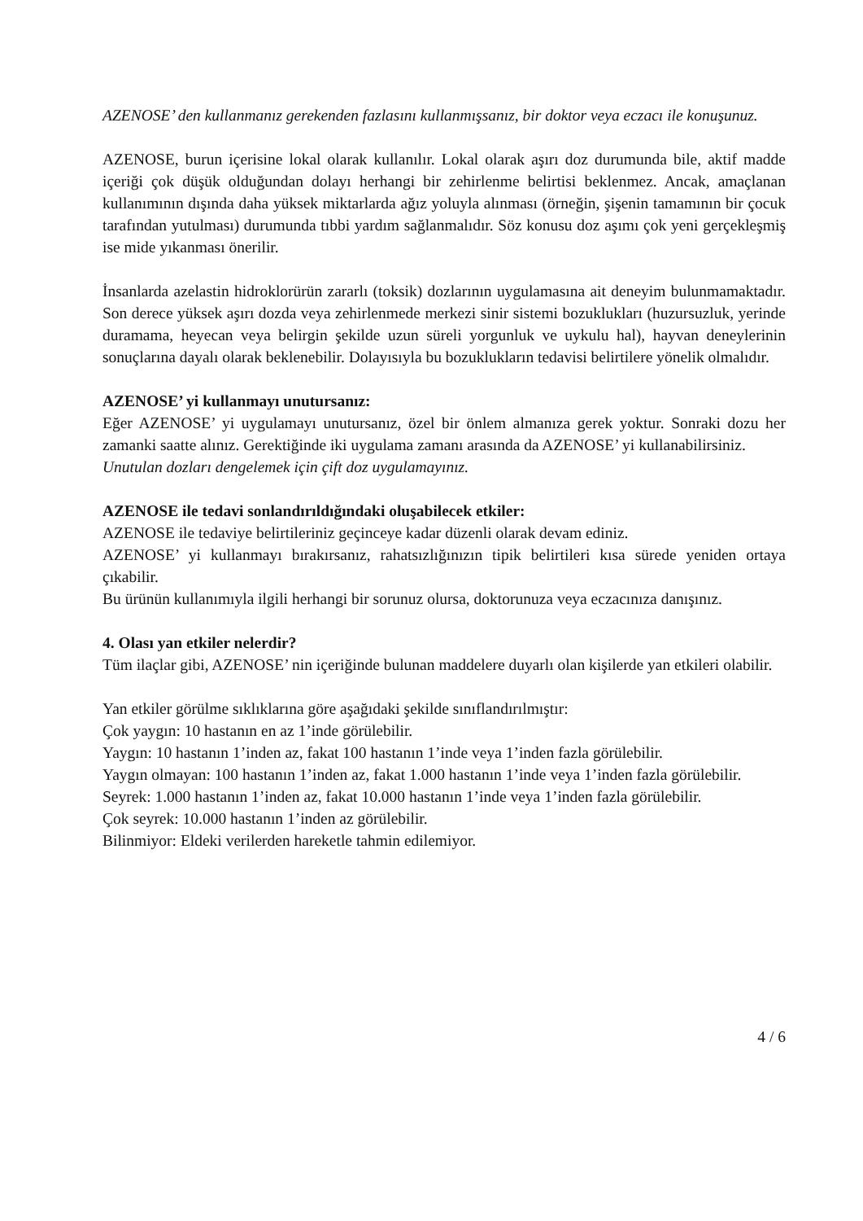AZENOSE’ den kullanmanız gerekenden fazlasını kullanmışsanız, bir doktor veya eczacı ile konuşunuz.
AZENOSE, burun içerisine lokal olarak kullanılır. Lokal olarak aşırı doz durumunda bile, aktif madde içeriği çok düşük olduğundan dolayı herhangi bir zehirlenme belirtisi beklenmez. Ancak, amaçlanan kullanımının dışında daha yüksek miktarlarda ağız yoluyla alınması (örneğin, şişenin tamamının bir çocuk tarafından yutulması) durumunda tıbbi yardım sağlanmalıdır. Söz konusu doz aşımı çok yeni gerçekleşmiş ise mide yıkanması önerilir.
İnsanlarda azelastin hidroklorürün zararlı (toksik) dozlarının uygulamasına ait deneyim bulunmamaktadır. Son derece yüksek aşırı dozda veya zehirlenmede merkezi sinir sistemi bozuklukları (huzursuzluk, yerinde duramama, heyecan veya belirgin şekilde uzun süreli yorgunluk ve uykulu hal), hayvan deneylerinin sonuçlarına dayalı olarak beklenebilir. Dolayısıyla bu bozuklukların tedavisi belirtilere yönelik olmalıdır.
AZENOSE’ yi kullanmayı unutursanız:
Eğer AZENOSE’ yi uygulamayı unutursanız, özel bir önlem almanıza gerek yoktur. Sonraki dozu her zamanki saatte alınız. Gerektiğinde iki uygulama zamanı arasında da AZENOSE’ yi kullanabilirsiniz.
Unutulan dozları dengelemek için çift doz uygulamayınız.
AZENOSE ile tedavi sonlandırıldığındaki oluşabilecek etkiler:
AZENOSE ile tedaviye belirtileriniz geçinceye kadar düzenli olarak devam ediniz.
AZENOSE’ yi kullanmayı bırakırsanız, rahatsızlığınızın tipik belirtileri kısa sürede yeniden ortaya çıkabilir.
Bu ürünün kullanımıyla ilgili herhangi bir sorunuz olursa, doktorunuza veya eczacınıza danışınız.
4. Olası yan etkiler nelerdir?
Tüm ilaçlar gibi, AZENOSE’ nin içeriğinde bulunan maddelere duyarlı olan kişilerde yan etkileri olabilir.
Yan etkiler görülme sıklıklarına göre aşağıdaki şekilde sınıflandırılmıştır:
Çok yaygın: 10 hastanın en az 1’inde görülebilir.
Yaygın: 10 hastanın 1’inden az, fakat 100 hastanın 1’inde veya 1’inden fazla görülebilir.
Yaygın olmayan: 100 hastanın 1’inden az, fakat 1.000 hastanın 1’inde veya 1’inden fazla görülebilir.
Seyrek: 1.000 hastanın 1’inden az, fakat 10.000 hastanın 1’inde veya 1’inden fazla görülebilir.
Çok seyrek: 10.000 hastanın 1’inden az görülebilir.
Bilinmiyor: Eldeki verilerden hareketle tahmin edilemiyor.
4 / 6